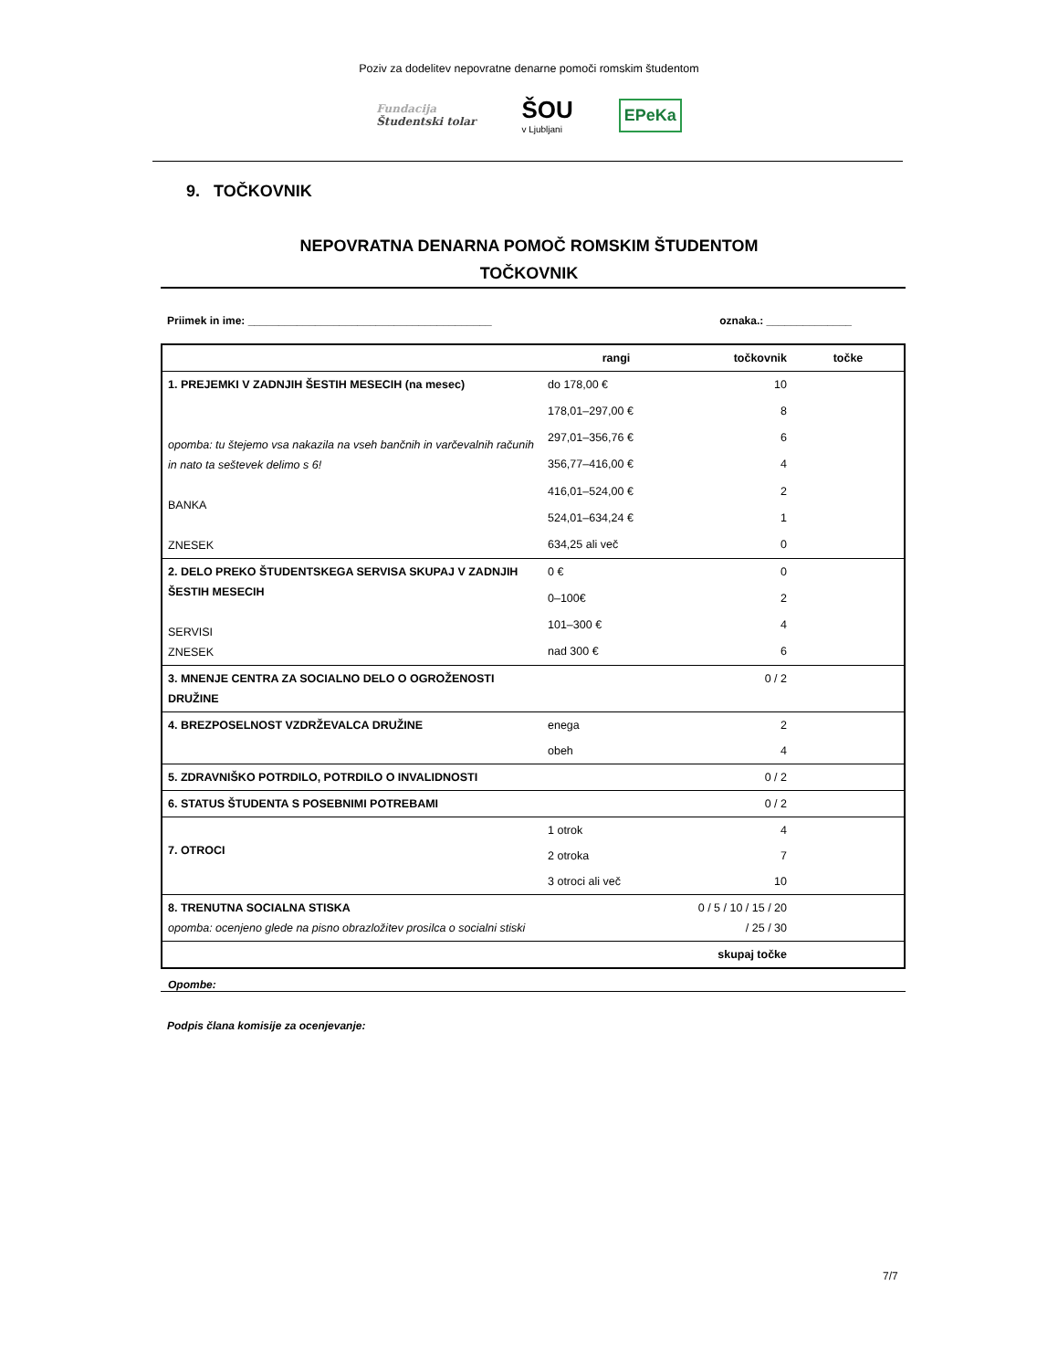Poziv za dodelitev nepovratne denarne pomoči romskim študentom
Fundacija
Študentski tolar
ŠOU
v Ljubljani
EPeKa
9. TOČKOVNIK
NEPOVRATNA DENARNA POMOČ ROMSKIM ŠTUDENTOM
TOČKOVNIK
Priimek in ime: ________________________________________ oznaka.: ______________
| | rangi | točkovnik | točke |
| --- | --- | --- | --- |
| 1. PREJEMKI V ZADNJIH ŠESTIH MESECIH (na mesec) opomba: tu štejemo vsa nakazila na vseh bančnih in varčevalnih računih in nato ta seštevek delimo s 6! BANKA ZNESEK | do 178,00 € | 10 | |
| | 178,01–297,00 € | 8 | |
| | 297,01–356,76 € | 6 | |
| | 356,77–416,00 € | 4 | |
| | 416,01–524,00 € | 2 | |
| | 524,01–634,24 € | 1 | |
| | 634,25 ali več | 0 | |
| 2. DELO PREKO ŠTUDENTSKEGA SERVISA SKUPAJ V ZADNJIH ŠESTIH MESECIH SERVISI ZNESEK | 0 € | 0 | |
| | 0–100€ | 2 | |
| | 101–300 € | 4 | |
| | nad 300 € | 6 | |
| 3. MNENJE CENTRA ZA SOCIALNO DELO O OGROŽENOSTI DRUŽINE | | 0 / 2 | |
| 4. BREZPOSELNOST VZDRŽEVALCA DRUŽINE | enega | 2 | |
| | obeh | 4 | |
| 5. ZDRAVNIŠKO POTRDILO, POTRDILO O INVALIDNOSTI | | 0 / 2 | |
| 6. STATUS ŠTUDENTA S POSEBNIMI POTREBAMI | | 0 / 2 | |
| 7. OTROCI | 1 otrok | 4 | |
| | 2 otroka | 7 | |
| | 3 otroci ali več | 10 | |
| 8. TRENUTNA SOCIALNA STISKA opomba: ocenjeno glede na pisno obrazložitev prosilca o socialni stiski | | 0 / 5 / 10 / 15 / 20 / 25 / 30 | |
| | | skupaj točke | |
Opombe:
Podpis člana komisije za ocenjevanje:
7/7